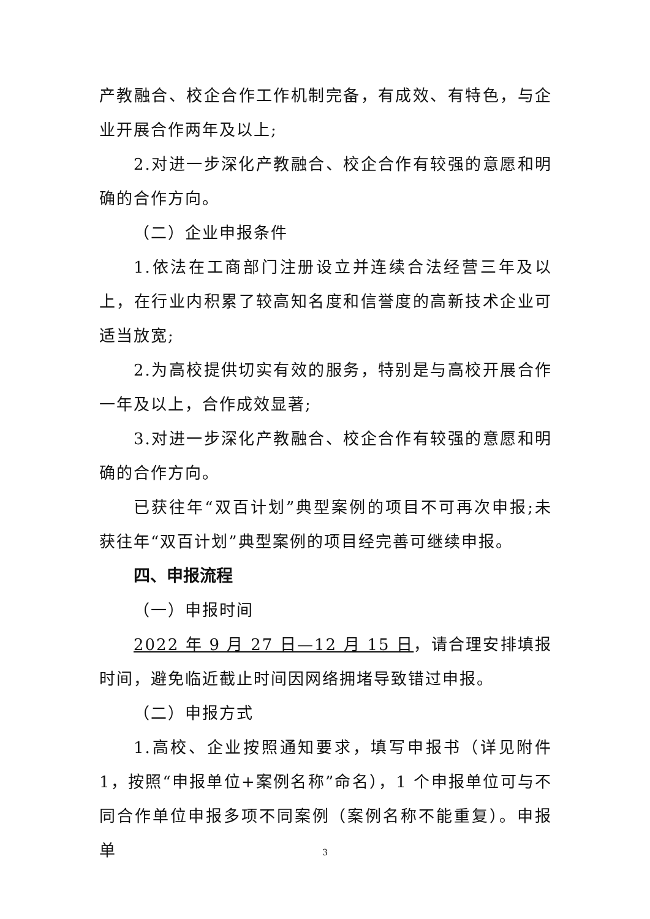产教融合、校企合作工作机制完备，有成效、有特色，与企业开展合作两年及以上;
2.对进一步深化产教融合、校企合作有较强的意愿和明确的合作方向。
（二）企业申报条件
1.依法在工商部门注册设立并连续合法经营三年及以上，在行业内积累了较高知名度和信誉度的高新技术企业可适当放宽;
2.为高校提供切实有效的服务，特别是与高校开展合作一年及以上，合作成效显著;
3.对进一步深化产教融合、校企合作有较强的意愿和明确的合作方向。
已获往年“双百计划”典型案例的项目不可再次申报;未获往年“双百计划”典型案例的项目经完善可继续申报。
四、申报流程
（一）申报时间
2022 年 9 月 27 日—12 月 15 日，请合理安排填报时间，避免临近截止时间因网络拥堵导致错过申报。
（二）申报方式
1.高校、企业按照通知要求，填写申报书（详见附件 1，按照“申报单位+案例名称”命名），1 个申报单位可与不同合作单位申报多项不同案例（案例名称不能重复）。申报单
3